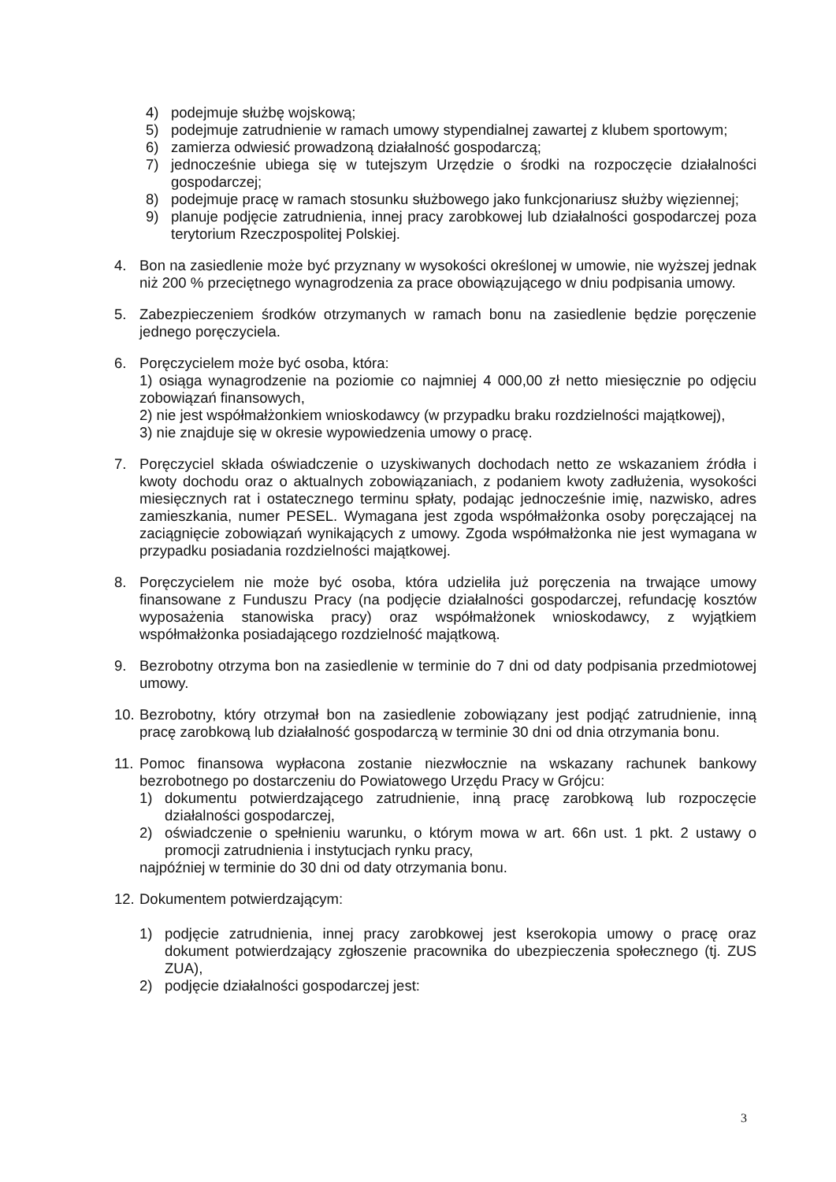4) podejmuje służbę wojskową;
5) podejmuje zatrudnienie w ramach umowy stypendialnej zawartej z klubem sportowym;
6) zamierza odwiesić prowadzoną działalność gospodarczą;
7) jednocześnie ubiega się w tutejszym Urzędzie o środki na rozpoczęcie działalności gospodarczej;
8) podejmuje pracę w ramach stosunku służbowego jako funkcjonariusz służby więziennej;
9) planuje podjęcie zatrudnienia, innej pracy zarobkowej lub działalności gospodarczej poza terytorium Rzeczpospolitej Polskiej.
4. Bon na zasiedlenie może być przyznany w wysokości określonej w umowie, nie wyższej jednak niż 200 % przeciętnego wynagrodzenia za prace obowiązującego w dniu podpisania umowy.
5. Zabezpieczeniem środków otrzymanych w ramach bonu na zasiedlenie będzie poręczenie jednego poręczyciela.
6. Poręczycielem może być osoba, która:
1) osiąga wynagrodzenie na poziomie co najmniej 4 000,00 zł netto miesięcznie po odjęciu zobowiązań finansowych,
2) nie jest współmałżonkiem wnioskodawcy (w przypadku braku rozdzielności majątkowej),
3) nie znajduje się w okresie wypowiedzenia umowy o pracę.
7. Poręczyciel składa oświadczenie o uzyskiwanych dochodach netto ze wskazaniem źródła i kwoty dochodu oraz o aktualnych zobowiązaniach, z podaniem kwoty zadłużenia, wysokości miesięcznych rat i ostatecznego terminu spłaty, podając jednocześnie imię, nazwisko, adres zamieszkania, numer PESEL. Wymagana jest zgoda współmałżonka osoby poręczającej na zaciągnięcie zobowiązań wynikających z umowy. Zgoda współmałżonka nie jest wymagana w przypadku posiadania rozdzielności majątkowej.
8. Poręczycielem nie może być osoba, która udzieliła już poręczenia na trwające umowy finansowane z Funduszu Pracy (na podjęcie działalności gospodarczej, refundację kosztów wyposażenia stanowiska pracy) oraz współmałżonek wnioskodawcy, z wyjątkiem współmałżonka posiadającego rozdzielność majątkową.
9. Bezrobotny otrzyma bon na zasiedlenie w terminie do 7 dni od daty podpisania przedmiotowej umowy.
10. Bezrobotny, który otrzymał bon na zasiedlenie zobowiązany jest podjąć zatrudnienie, inną pracę zarobkową lub działalność gospodarczą w terminie 30 dni od dnia otrzymania bonu.
11.
Pomoc finansowa wypłacona zostanie niezwłocznie na wskazany rachunek bankowy bezrobotnego po dostarczeniu do Powiatowego Urzędu Pracy w Grójcu:
1) dokumentu potwierdzającego zatrudnienie, inną pracę zarobkową lub rozpoczęcie działalności gospodarczej,
2) oświadczenie o spełnieniu warunku, o którym mowa w art. 66n ust. 1 pkt. 2 ustawy o promocji zatrudnienia i instytucjach rynku pracy,
najpóźniej w terminie do 30 dni od daty otrzymania bonu.
12.
Dokumentem potwierdzającym:
1) podjęcie zatrudnienia, innej pracy zarobkowej jest kserokopia umowy o pracę oraz dokument potwierdzający zgłoszenie pracownika do ubezpieczenia społecznego (tj. ZUS ZUA),
2) podjęcie działalności gospodarczej jest:
3